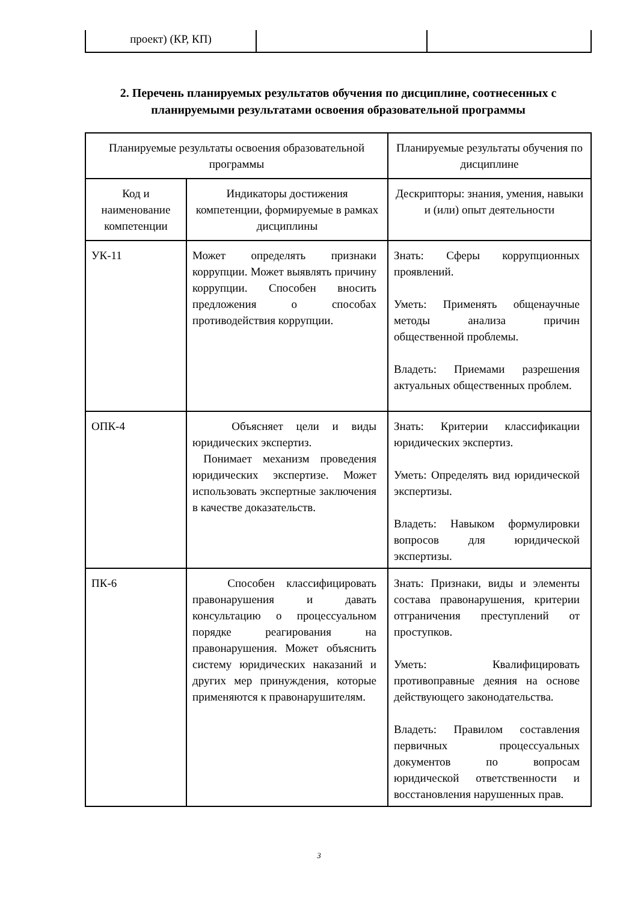| проект) (КР, КП) | | |
2. Перечень планируемых результатов обучения по дисциплине, соотнесенных с планируемыми результатами освоения образовательной программы
| Планируемые результаты освоения образовательной программы | | Планируемые результаты обучения по дисциплине |
| Код и наименование компетенции | Индикаторы достижения компетенции, формируемые в рамках дисциплины | Дескрипторы: знания, умения, навыки и (или) опыт деятельности |
| УК-11 | Может определять признаки коррупции. Может выявлять причину коррупции. Способен вносить предложения о способах противодействия коррупции. | Знать: Сферы коррупционных проявлений. Уметь: Применять общенаучные методы анализа причин общественной проблемы. Владеть: Приемами разрешения актуальных общественных проблем. |
| ОПК-4 | Объясняет цели и виды юридических экспертиз. Понимает механизм проведения юридических экспертизе. Может использовать экспертные заключения в качестве доказательств. | Знать: Критерии классификации юридических экспертиз. Уметь: Определять вид юридической экспертизы. Владеть: Навыком формулировки вопросов для юридической экспертизы. |
| ПК-6 | Способен классифицировать правонарушения и давать консультацию о процессуальном порядке реагирования на правонарушения. Может объяснить систему юридических наказаний и других мер принуждения, которые применяются к правонарушителям. | Знать: Признаки, виды и элементы состава правонарушения, критерии отграничения преступлений от проступков. Уметь: Квалифицировать противоправные деяния на основе действующего законодательства. Владеть: Правилом составления первичных процессуальных документов по вопросам юридической ответственности и восстановления нарушенных прав. |
3